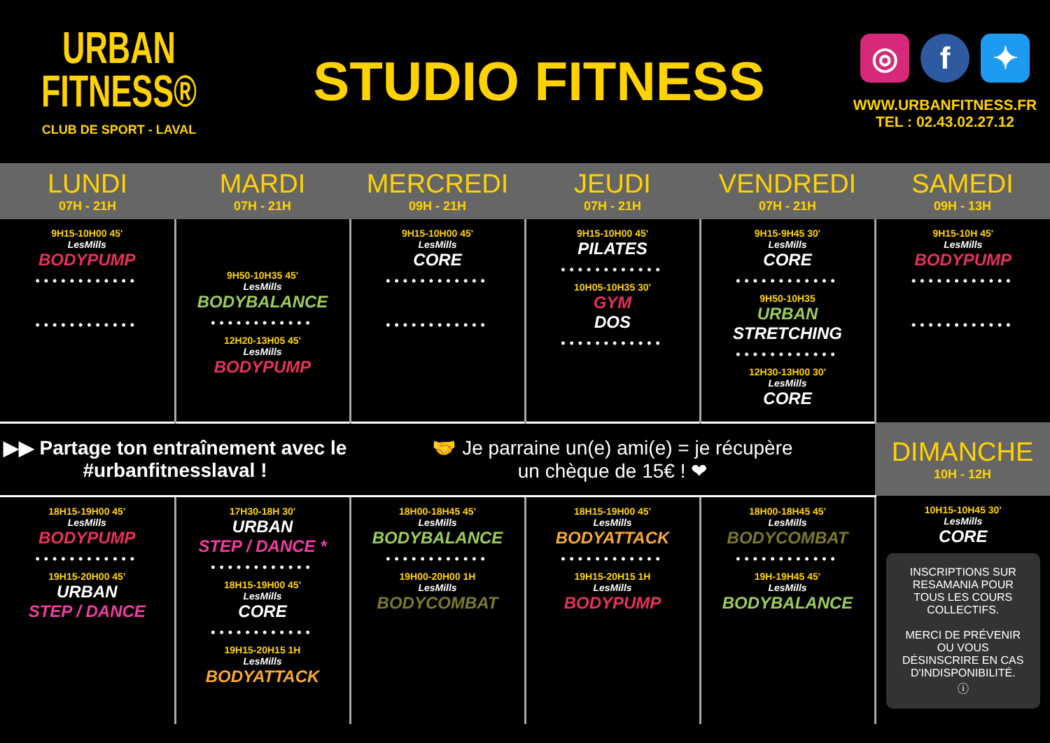URBAN
FITNESS®
CLUB DE SPORT - LAVAL
STUDIO FITNESS
◎ f ✦
WWW.URBANFITNESS.FR
TEL : 02.43.02.27.12
| LUNDI 07H - 21H | MARDI 07H - 21H | MERCREDI 09H - 21H | JEUDI 07H - 21H | VENDREDI 07H - 21H | SAMEDI 09H - 13H |
| --- | --- | --- | --- | --- | --- |
| 9H15-10H00 45' LesMills BODYPUMP •••••••••••• •••••••••••• | 9H50-10H35 45' LesMills BODYBALANCE •••••••••••• 12H20-13H05 45' LesMills BODYPUMP | 9H15-10H00 45' LesMills CORE •••••••••••• •••••••••••• | 9H15-10H00 45' PILATES •••••••••••• 10H05-10H35 30' GYM DOS •••••••••••• | 9H15-9H45 30' LesMills CORE •••••••••••• 9H50-10H35 URBAN STRETCHING •••••••••••• 12H30-13H00 30' LesMills CORE | 9H15-10H 45' LesMills BODYPUMP •••••••••••• •••••••••••• |
| ▶▶ Partage ton entraînement avec le #urbanfitnesslaval ! | | 🤝 Je parraine un(e) ami(e) = je récupère un chèque de 15€ ! ❤ | | | DIMANCHE 10H - 12H |
| 18H15-19H00 45' LesMills BODYPUMP •••••••••••• 19H15-20H00 45' URBAN STEP / DANCE | 17H30-18H 30' URBAN STEP / DANCE * •••••••••••• 18H15-19H00 45' LesMills CORE •••••••••••• 19H15-20H15 1H LesMills BODYATTACK | 18H00-18H45 45' LesMills BODYBALANCE •••••••••••• 19H00-20H00 1H LesMills BODYCOMBAT | 18H15-19H00 45' LesMills BODYATTACK •••••••••••• 19H15-20H15 1H LesMills BODYPUMP | 18H00-18H45 45' LesMills BODYCOMBAT •••••••••••• 19H-19H45 45' LesMills BODYBALANCE | 10H15-10H45 30' LesMills CORE INSCRIPTIONS SUR RESAMANIA POUR TOUS LES COURS COLLECTIFS. MERCI DE PRÉVENIR OU VOUS DÉSINSCRIRE EN CAS D'INDISPONIBILITÉ. ⓘ |